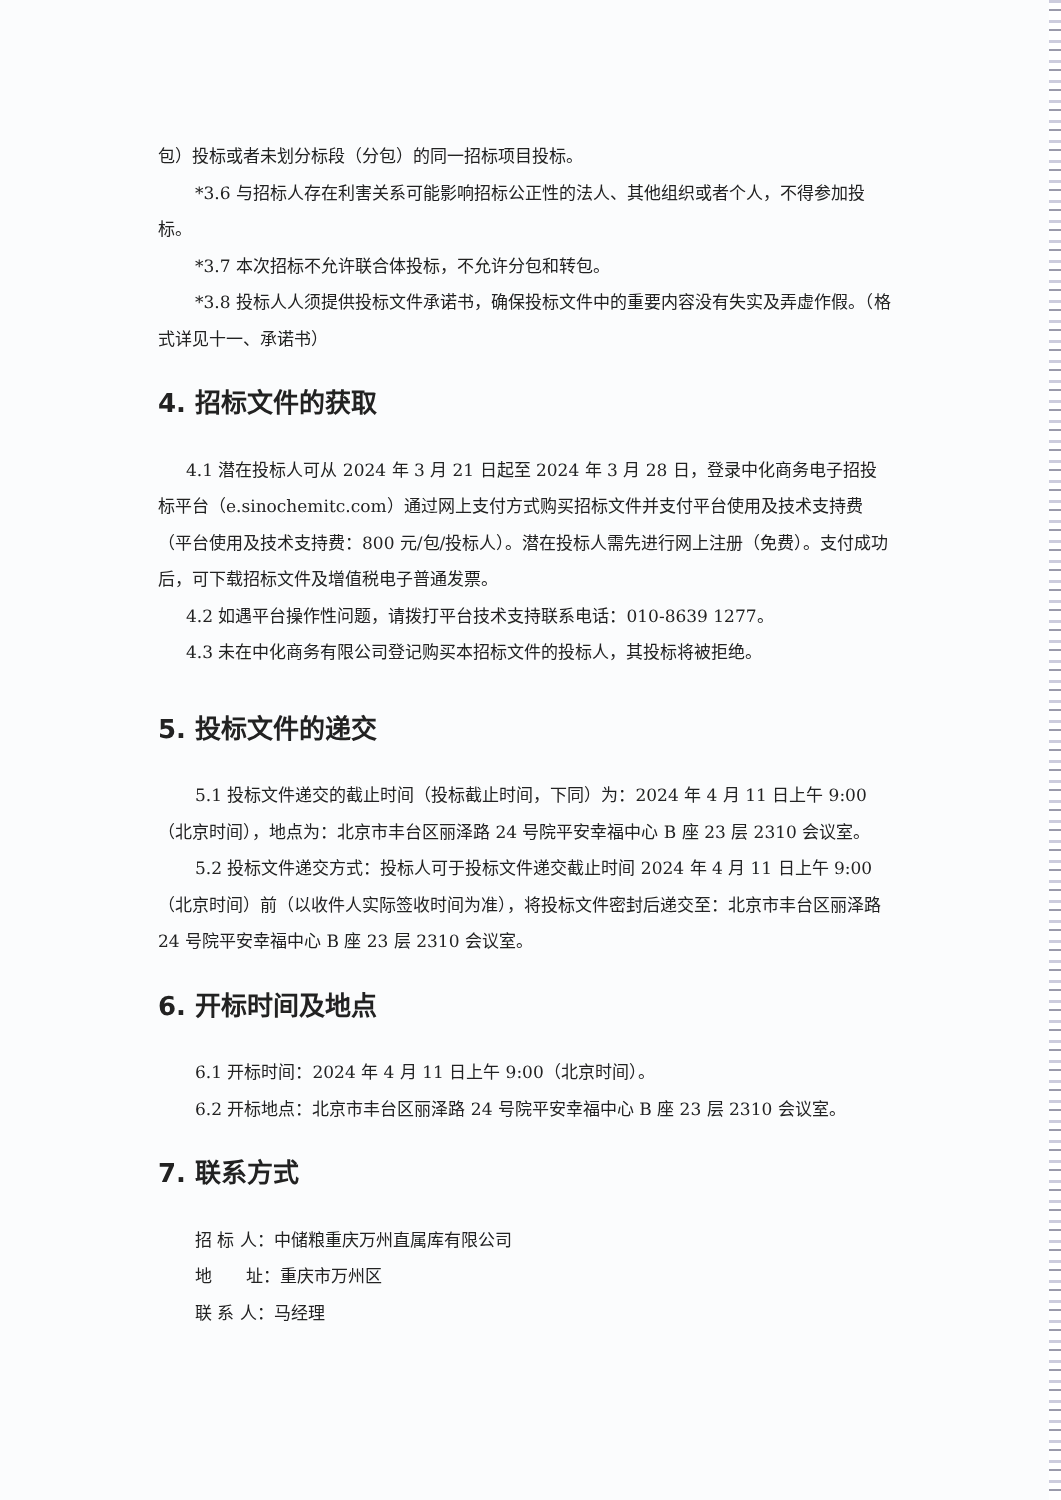包）投标或者未划分标段（分包）的同一招标项目投标。
*3.6 与招标人存在利害关系可能影响招标公正性的法人、其他组织或者个人，不得参加投标。
*3.7 本次招标不允许联合体投标，不允许分包和转包。
*3.8 投标人人须提供投标文件承诺书，确保投标文件中的重要内容没有失实及弄虚作假。（格式详见十一、承诺书）
4. 招标文件的获取
4.1 潜在投标人可从 2024 年 3 月 21 日起至 2024 年 3 月 28 日，登录中化商务电子招投标平台（e.sinochemitc.com）通过网上支付方式购买招标文件并支付平台使用及技术支持费（平台使用及技术支持费：800 元/包/投标人）。潜在投标人需先进行网上注册（免费）。支付成功后，可下载招标文件及增值税电子普通发票。
4.2 如遇平台操作性问题，请拨打平台技术支持联系电话：010-8639 1277。
4.3 未在中化商务有限公司登记购买本招标文件的投标人，其投标将被拒绝。
5. 投标文件的递交
5.1 投标文件递交的截止时间（投标截止时间，下同）为：2024 年 4 月 11 日上午 9:00（北京时间），地点为：北京市丰台区丽泽路 24 号院平安幸福中心 B 座 23 层 2310 会议室。
5.2 投标文件递交方式：投标人可于投标文件递交截止时间 2024 年 4 月 11 日上午 9:00（北京时间）前（以收件人实际签收时间为准），将投标文件密封后递交至：北京市丰台区丽泽路 24 号院平安幸福中心 B 座 23 层 2310 会议室。
6. 开标时间及地点
6.1 开标时间：2024 年 4 月 11 日上午 9:00（北京时间）。
6.2 开标地点：北京市丰台区丽泽路 24 号院平安幸福中心 B 座 23 层 2310 会议室。
7. 联系方式
招 标 人：中储粮重庆万州直属库有限公司
地  址：重庆市万州区
联 系 人：马经理